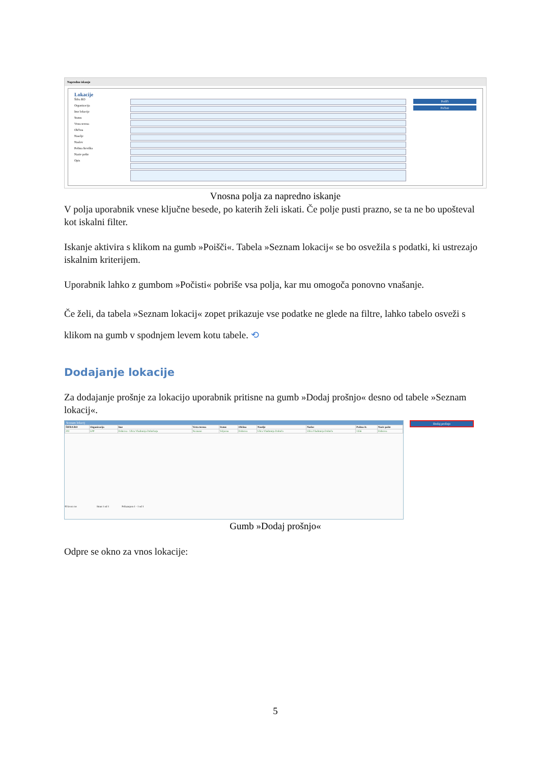Napredno iskanje
Lokacije
Šifra RO
Organizacija
Ime lokacije
Status
Vrsta terena
Občina
Naselje
Naslov
Poštna številka
Naziv pošte
Opis
Poišči
Počisti
Vnosna polja za napredno iskanje
V polja uporabnik vnese ključne besede, po katerih želi iskati. Če polje pusti prazno, se ta ne bo upošteval kot iskalni filter.
Iskanje aktivira s klikom na gumb »Poišči«. Tabela »Seznam lokacij« se bo osvežila s podatki, ki ustrezajo iskalnim kriterijem.
Uporabnik lahko z gumbom »Počisti« pobriše vsa polja, kar mu omogoča ponovno vnašanje.
Če želi, da tabela »Seznam lokacij« zopet prikazuje vse podatke ne glede na filtre, lahko tabelo osveži s klikom na gumb v spodnjem levem kotu tabele. ⟲
Dodajanje lokacije
Za dodajanje prošnje za lokacijo uporabnik pritisne na gumb »Dodaj prošnjo« desno od tabele »Seznam lokacij«.
Seznam lokacij
| ŠIFRA RO | Organizacija | Ime | Vrsta terena | Status | Občina | Naselje | Naslov | Poštna št. | Naziv pošte |
| --- | --- | --- | --- | --- | --- | --- | --- | --- | --- |
| 202 | LPP | Dobrova - Ulica Vladimirja Dolničarja | Neznano | Veljavna | Dobrova | Ulica Vladimirja Dolniča | Ulica Vladimirja Dolniča | 1356 | Dobrova |
⟲ Izvoz csv Stran 1 od 1 Prikazujem 1 - 1 od 1
Dodaj prošnjo
Gumb »Dodaj prošnjo«
Odpre se okno za vnos lokacije:
5